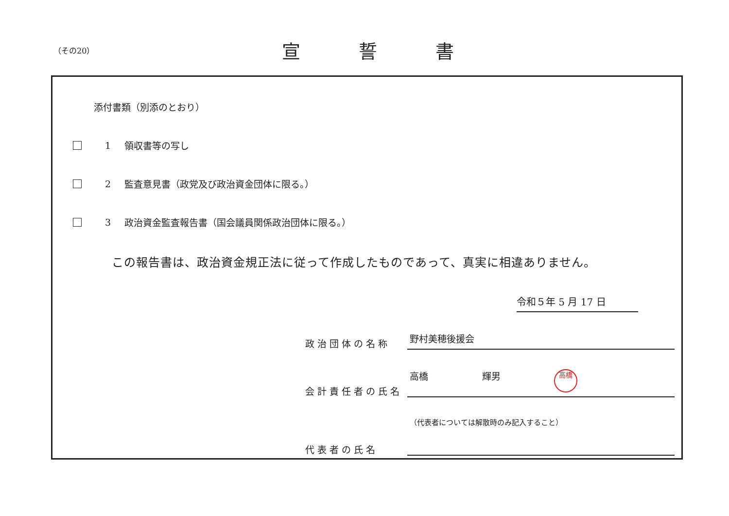（その20）
宣誓書
添付書類（別添のとおり）
1 領収書等の写し
2 監査意見書（政党及び政治資金団体に限る。）
3 政治資金監査報告書（国会議員関係政治団体に限る。）
この報告書は、政治資金規正法に従って作成したものであって、真実に相違ありません。
令和５年 5 月 17 日
政治団体の名称
野村美穂後援会
会計責任者の氏名
高橋 輝男 高橋
代表者の氏名
（代表者については解散時のみ記入すること）